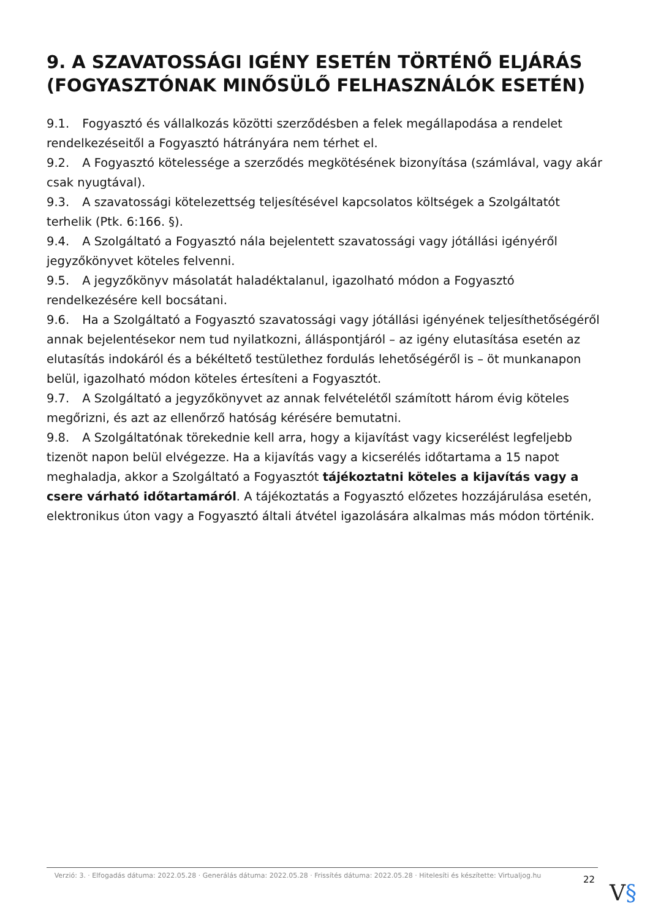9. A SZAVATOSSÁGI IGÉNY ESETÉN TÖRTÉNŐ ELJÁRÁS (FOGYASZTÓNAK MINŐSÜLŐ FELHASZNÁLÓK ESETÉN)
9.1. Fogyasztó és vállalkozás közötti szerződésben a felek megállapodása a rendelet rendelkezéseitől a Fogyasztó hátrányára nem térhet el.
9.2. A Fogyasztó kötelessége a szerződés megkötésének bizonyítása (számlával, vagy akár csak nyugtával).
9.3. A szavatossági kötelezettség teljesítésével kapcsolatos költségek a Szolgáltatót terhelik (Ptk. 6:166. §).
9.4. A Szolgáltató a Fogyasztó nála bejelentett szavatossági vagy jótállási igényéről jegyzőkönyvet köteles felvenni.
9.5. A jegyzőkönyv másolatát haladéktalanul, igazolható módon a Fogyasztó rendelkezésére kell bocsátani.
9.6. Ha a Szolgáltató a Fogyasztó szavatossági vagy jótállási igényének teljesíthetőségéről annak bejelentésekor nem tud nyilatkozni, álláspontjáról – az igény elutasítása esetén az elutasítás indokáról és a békéltető testülethez fordulás lehetőségéről is – öt munkanapon belül, igazolható módon köteles értesíteni a Fogyasztót.
9.7. A Szolgáltató a jegyzőkönyvet az annak felvételétől számított három évig köteles megőrizni, és azt az ellenőrző hatóság kérésére bemutatni.
9.8. A Szolgáltatónak törekednie kell arra, hogy a kijavítást vagy kicserélést legfeljebb tizenöt napon belül elvégezze. Ha a kijavítás vagy a kicserélés időtartama a 15 napot meghaladja, akkor a Szolgáltató a Fogyasztót tájékoztatni köteles a kijavítás vagy a csere várható időtartamáról. A tájékoztatás a Fogyasztó előzetes hozzájárulása esetén, elektronikus úton vagy a Fogyasztó általi átvétel igazolására alkalmas más módon történik.
Verzió: 3. · Elfogadás dátuma: 2022.05.28 · Generálás dátuma: 2022.05.28 · Frissítés dátuma: 2022.05.28 · Hitelesíti és készítette: Virtualjog.hu
22
V§